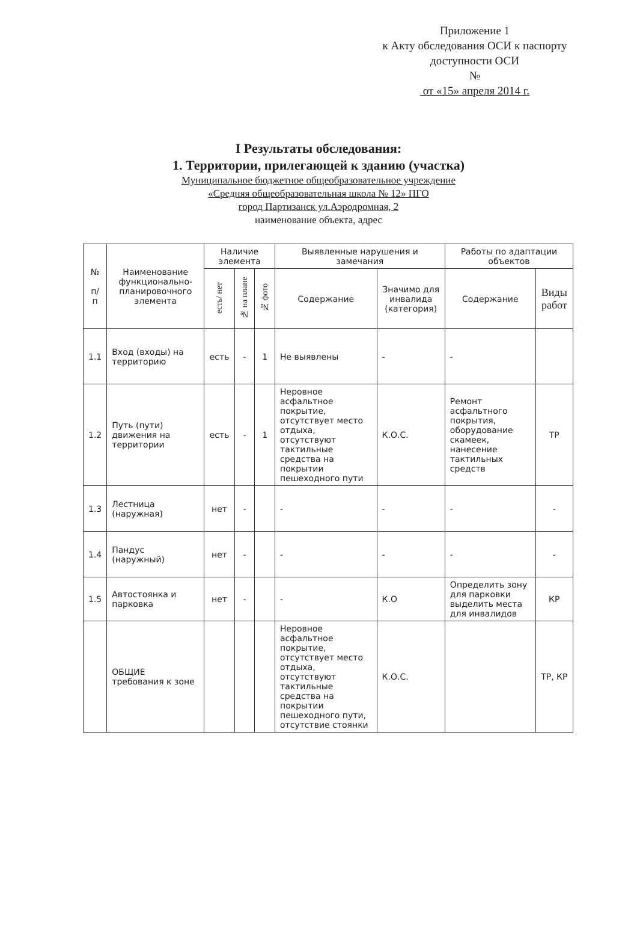Приложение 1
к Акту обследования ОСИ к паспорту доступности ОСИ
№
от «15» апреля 2014 г.
I Результаты обследования:
1. Территории, прилегающей к зданию (участка)
Муниципальное бюджетное общеобразовательное учреждение
«Средняя общеобразовательная школа № 12» ПГО
город Партизанск ул.Аэродромная, 2
наименование объекта, адрес
| № п/п | Наименование функционально-планировочного элемента | Наличие элемента | | | Выявленные нарушения и замечания | | Работы по адаптации объектов | |
| --- | --- | --- | --- | --- | --- | --- | --- | --- |
| | | есть/ нет | № на плане | № фото | Содержание | Значимо для инвалида (категория) | Содержание | Виды работ |
| 1.1 | Вход (входы) на территорию | есть | - | 1 | Не выявлены | - | - | |
| 1.2 | Путь (пути) движения на территории | есть | - | 1 | Неровное асфальтное покрытие, отсутствует место отдыха, отсутствуют тактильные средства на покрытии пешеходного пути | К.О.С. | Ремонт асфальтного покрытия, оборудование скамеек, нанесение тактильных средств | ТР |
| 1.3 | Лестница (наружная) | нет | - | | - | - | - | - |
| 1.4 | Пандус (наружный) | нет | - | | - | - | - | - |
| 1.5 | Автостоянка и парковка | нет | - | | - | К.О | Определить зону для парковки выделить места для инвалидов | КР |
| | ОБЩИЕ требования к зоне | | | | Неровное асфальтное покрытие, отсутствует место отдыха, отсутствуют тактильные средства на покрытии пешеходного пути, отсутствие стоянки | К.О.С. | | ТР, КР |